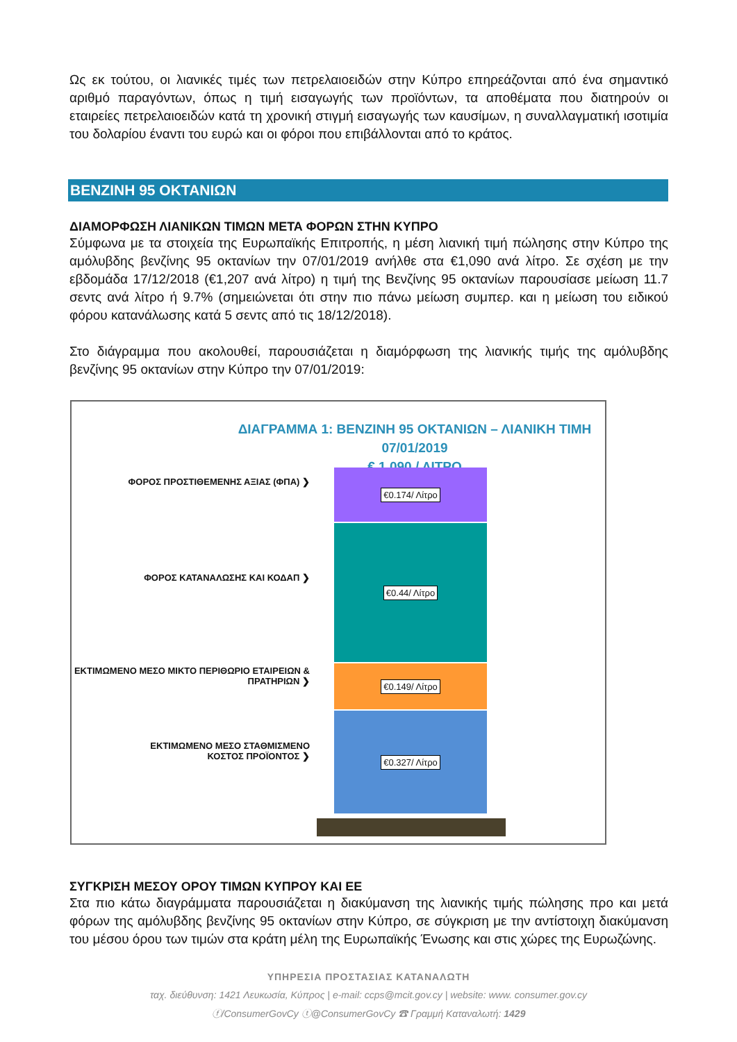Ως εκ τούτου, οι λιανικές τιμές των πετρελαιοειδών στην Κύπρο επηρεάζονται από ένα σημαντικό αριθμό παραγόντων, όπως η τιμή εισαγωγής των προϊόντων, τα αποθέματα που διατηρούν οι εταιρείες πετρελαιοειδών κατά τη χρονική στιγμή εισαγωγής των καυσίμων, η συναλλαγματική ισοτιμία του δολαρίου έναντι του ευρώ και οι φόροι που επιβάλλονται από το κράτος.
ΒΕΝΖΙΝΗ 95 ΟΚΤΑΝΙΩΝ
ΔΙΑΜΟΡΦΩΣΗ ΛΙΑΝΙΚΩΝ ΤΙΜΩΝ ΜΕΤΑ ΦΟΡΩΝ ΣΤΗΝ ΚΥΠΡΟ
Σύμφωνα με τα στοιχεία της Ευρωπαϊκής Επιτροπής, η μέση λιανική τιμή πώλησης στην Κύπρο της αμόλυβδης βενζίνης 95 οκτανίων την 07/01/2019 ανήλθε στα €1,090 ανά λίτρο. Σε σχέση με την εβδομάδα 17/12/2018 (€1,207 ανά λίτρο) η τιμή της Βενζίνης 95 οκτανίων παρουσίασε μείωση 11.7 σεντς ανά λίτρο ή 9.7% (σημειώνεται ότι στην πιο πάνω μείωση συμπερ. και η μείωση του ειδικού φόρου κατανάλωσης κατά 5 σεντς από τις 18/12/2018).
Στο διάγραμμα που ακολουθεί, παρουσιάζεται η διαμόρφωση της λιανικής τιμής της αμόλυβδης βενζίνης 95 οκτανίων στην Κύπρο την 07/01/2019:
ΔΙΑΓΡΑΜΜΑ 1: ΒΕΝΖΙΝΗ 95 ΟΚΤΑΝΙΩΝ – ΛΙΑΝΙΚΗ ΤΙΜΗ 07/01/2019
€ 1,090 / ΛΙΤΡΟ
ΦΟΡΟΣ ΠΡΟΣΤΙΘΕΜΕΝΗΣ ΑΞΙΑΣ (ΦΠΑ) ❯
€0.174/ Λίτρο
ΦΟΡΟΣ ΚΑΤΑΝΑΛΩΣΗΣ ΚΑΙ ΚΟΔΑΠ ❯
€0.44/ Λίτρο
ΕΚΤΙΜΩΜΕΝΟ ΜΕΣΟ ΜΙΚΤΟ ΠΕΡΙΘΩΡΙΟ ΕΤΑΙΡΕΙΩΝ &
ΠΡΑΤΗΡΙΩΝ ❯
€0.149/ Λίτρο
ΕΚΤΙΜΩΜΕΝΟ ΜΕΣΟ ΣΤΑΘΜΙΣΜΕΝΟ
ΚΟΣΤΟΣ ΠΡΟΪΟΝΤΟΣ ❯
€0.327/ Λίτρο
ΣΥΓΚΡΙΣΗ ΜΕΣΟΥ ΟΡΟΥ ΤΙΜΩΝ ΚΥΠΡΟΥ ΚΑΙ ΕΕ
Στα πιο κάτω διαγράμματα παρουσιάζεται η διακύμανση της λιανικής τιμής πώλησης προ και μετά φόρων της αμόλυβδης βενζίνης 95 οκτανίων στην Κύπρο, σε σύγκριση με την αντίστοιχη διακύμανση του μέσου όρου των τιμών στα κράτη μέλη της Ευρωπαϊκής Ένωσης και στις χώρες της Ευρωζώνης.
ΥΠΗΡΕΣΙΑ ΠΡΟΣΤΑΣΙΑΣ ΚΑΤΑΝΑΛΩΤΗ
ταχ. διεύθυνση: 1421 Λευκωσία, Κύπρος | e-mail: ccps@mcit.gov.cy | website: www. consumer.gov.cy
ⓕ/ConsumerGovCy ⓣ@ConsumerGovCy ☎ Γραμμή Καταναλωτή: 1429